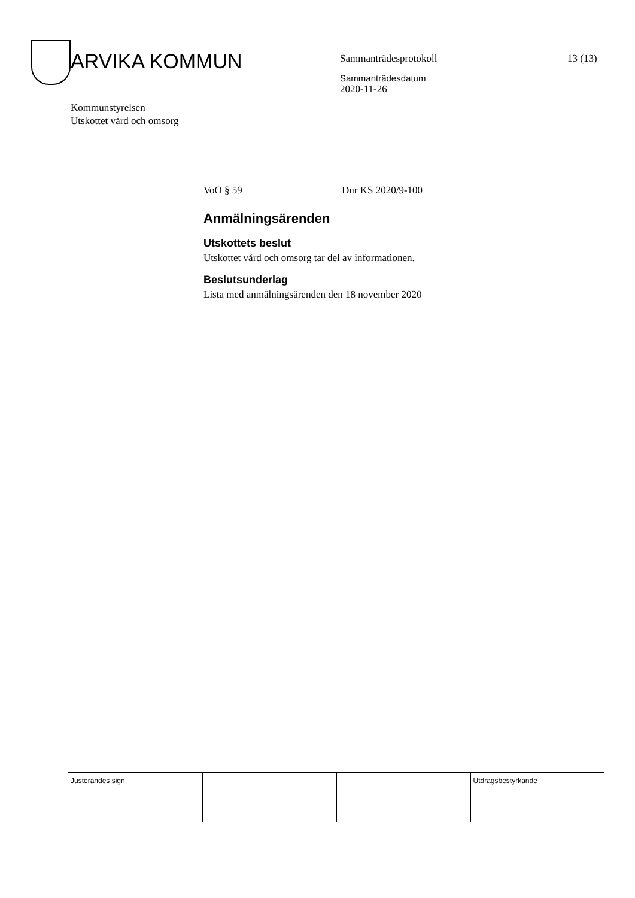ARVIKA KOMMUN
Kommunstyrelsen
Utskottet vård och omsorg
Sammanträdesprotokoll
Sammanträdesdatum
2020-11-26
13 (13)
VoO § 59 Dnr KS 2020/9-100
Anmälningsärenden
Utskottets beslut
Utskottet vård och omsorg tar del av informationen.
Beslutsunderlag
Lista med anmälningsärenden den 18 november 2020
| Justerandes sign | | | Utdragsbestyrkande |